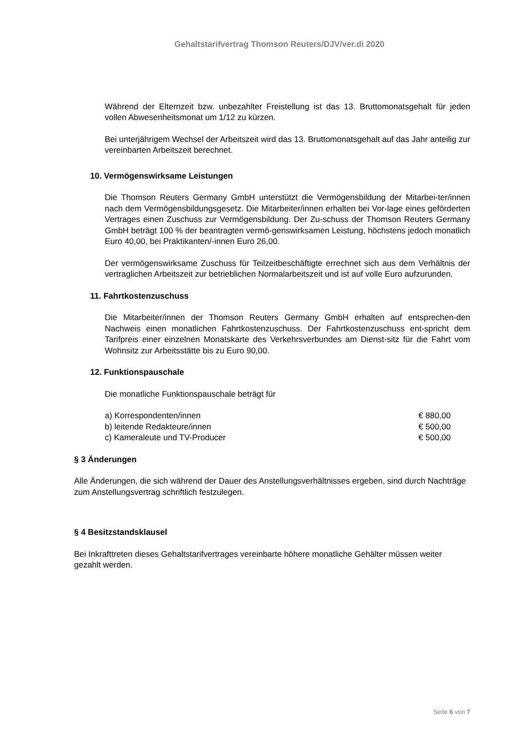Gehaltstarifvertrag Thomson Reuters/DJV/ver.di 2020
Während der Elternzeit bzw. unbezahlter Freistellung ist das 13. Bruttomonatsgehalt für jeden vollen Abwesenheitsmonat um 1/12 zu kürzen.
Bei unterjährigem Wechsel der Arbeitszeit wird das 13. Bruttomonatsgehalt auf das Jahr anteilig zur vereinbarten Arbeitszeit berechnet.
10. Vermögenswirksame Leistungen
Die Thomson Reuters Germany GmbH unterstützt die Vermögensbildung der Mitarbei-ter/innen nach dem Vermögensbildungsgesetz. Die Mitarbeiter/innen erhalten bei Vor-lage eines geförderten Vertrages einen Zuschuss zur Vermögensbildung. Der Zu-schuss der Thomson Reuters Germany GmbH beträgt 100 % der beantragten vermö-genswirksamen Leistung, höchstens jedoch monatlich Euro 40,00, bei Praktikanten/-innen Euro 26,00.
Der vermögenswirksame Zuschuss für Teilzeitbeschäftigte errechnet sich aus dem Verhältnis der vertraglichen Arbeitszeit zur betrieblichen Normalarbeitszeit und ist auf volle Euro aufzurunden.
11. Fahrtkostenzuschuss
Die Mitarbeiter/innen der Thomson Reuters Germany GmbH erhalten auf entsprechen-den Nachweis einen monatlichen Fahrtkostenzuschuss. Der Fahrtkostenzuschuss ent-spricht dem Tarifpreis einer einzelnen Monatskarte des Verkehrsverbundes am Dienst-sitz für die Fahrt vom Wohnsitz zur Arbeitsstätte bis zu Euro 90,00.
12. Funktionspauschale
Die monatliche Funktionspauschale beträgt für
a) Korrespondenten/innen € 880,00
b) leitende Redakteure/innen € 500,00
c) Kameraleute und TV-Producer € 500,00
§ 3 Änderungen
Alle Änderungen, die sich während der Dauer des Anstellungsverhältnisses ergeben, sind durch Nachträge zum Anstellungsvertrag schriftlich festzulegen.
§ 4 Besitzstandsklausel
Bei Inkrafttreten dieses Gehaltstarifvertrages vereinbarte höhere monatliche Gehälter müssen weiter gezahlt werden.
Seite 6 von 7